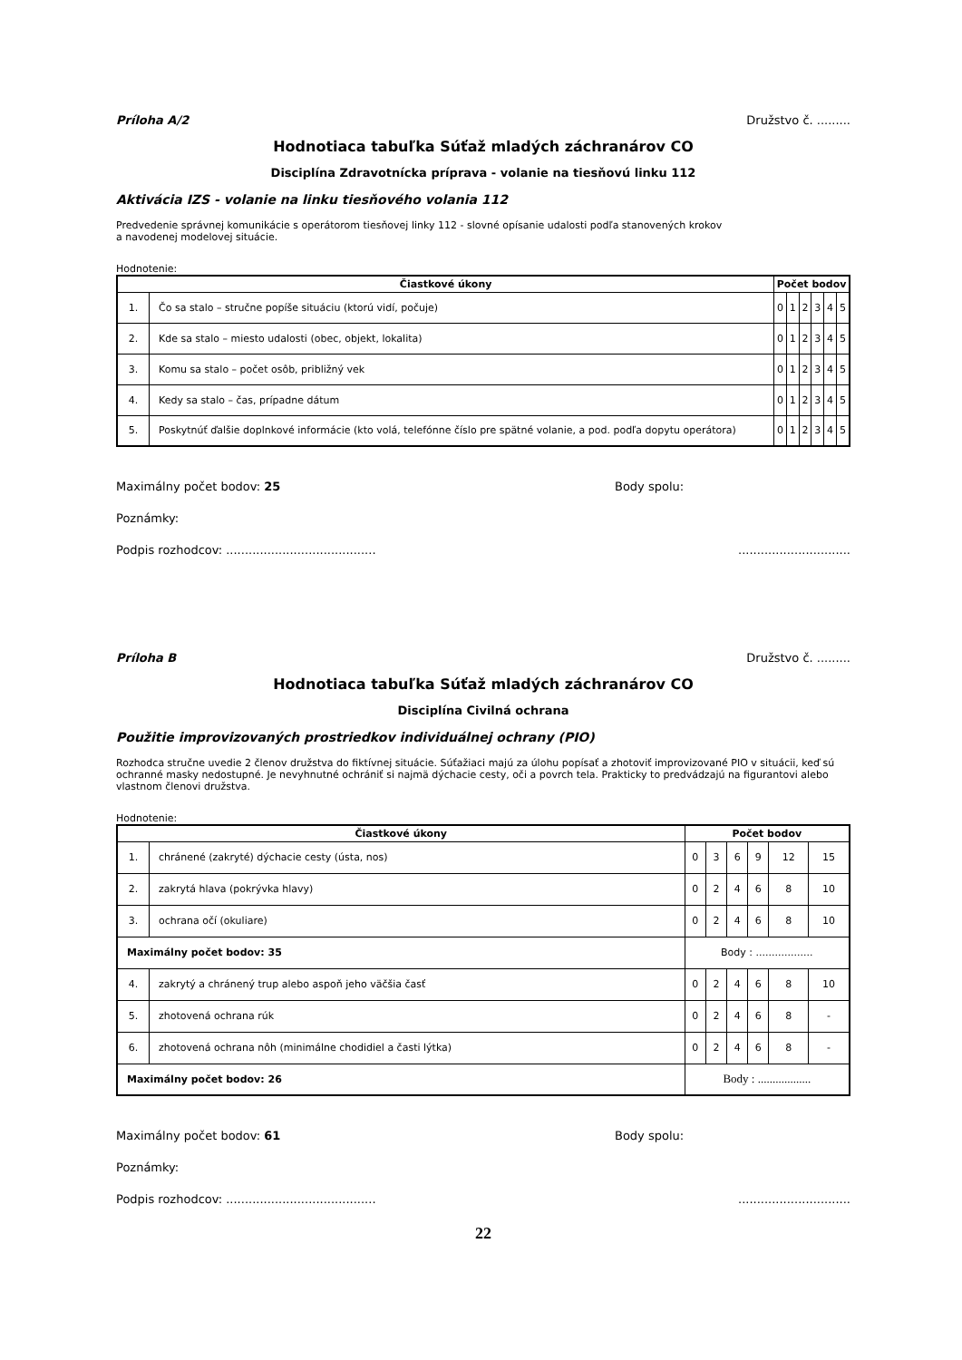Príloha A/2 Družstvo č. .........
Hodnotiaca tabuľka Súťaž mladých záchranárov CO
Disciplína Zdravotnícka príprava - volanie na tiesňovú linku 112
Aktivácia IZS - volanie na linku tiesňového volania 112
Predvedenie správnej komunikácie s operátorom tiesňovej linky 112 - slovné opísanie udalosti podľa stanovených krokov
a navodenej modelovej situácie.
Hodnotenie:
| Čiastkové úkony | | Počet bodov | | | | | |
| --- | --- | --- | --- | --- | --- | --- | --- |
| 1. | Čo sa stalo – stručne popíše situáciu (ktorú vidí, počuje) | 0 | 1 | 2 | 3 | 4 | 5 |
| 2. | Kde sa stalo – miesto udalosti (obec, objekt, lokalita) | 0 | 1 | 2 | 3 | 4 | 5 |
| 3. | Komu sa stalo – počet osôb, približný vek | 0 | 1 | 2 | 3 | 4 | 5 |
| 4. | Kedy sa stalo – čas, prípadne dátum | 0 | 1 | 2 | 3 | 4 | 5 |
| 5. | Poskytnúť ďalšie doplnkové informácie (kto volá, telefónne číslo pre spätné volanie, a pod. podľa dopytu operátora) | 0 | 1 | 2 | 3 | 4 | 5 |
Maximálny počet bodov: 25 Body spolu:
Poznámky:
Podpis rozhodcov: ......................................................................
Príloha B Družstvo č. .........
Hodnotiaca tabuľka Súťaž mladých záchranárov CO
Disciplína Civilná ochrana
Použitie improvizovaných prostriedkov individuálnej ochrany (PIO)
Rozhodca stručne uvedie 2 členov družstva do fiktívnej situácie. Súťažiaci majú za úlohu popísať a zhotoviť improvizované PIO v situácii, keď sú ochranné masky nedostupné. Je nevyhnutné ochrániť si najmä dýchacie cesty, oči a povrch tela. Prakticky to predvádzajú na figurantovi alebo vlastnom členovi družstva.
Hodnotenie:
| Čiastkové úkony | | Počet bodov | | | | | |
| --- | --- | --- | --- | --- | --- | --- | --- |
| 1. | chránené (zakryté) dýchacie cesty (ústa, nos) | 0 | 3 | 6 | 9 | 12 | 15 |
| 2. | zakrytá hlava (pokrývka hlavy) | 0 | 2 | 4 | 6 | 8 | 10 |
| 3. | ochrana očí (okuliare) | 0 | 2 | 4 | 6 | 8 | 10 |
| Maximálny počet bodov: 35 | | Body : .................. | | | | | |
| 4. | zakrytý a chránený trup alebo aspoň jeho väčšia časť | 0 | 2 | 4 | 6 | 8 | 10 |
| 5. | zhotovená ochrana rúk | 0 | 2 | 4 | 6 | 8 | - |
| 6. | zhotovená ochrana nôh (minimálne chodidiel a časti lýtka) | 0 | 2 | 4 | 6 | 8 | - |
| Maximálny počet bodov: 26 | | Body : .................. | | | | | |
Maximálny počet bodov: 61 Body spolu:
Poznámky:
Podpis rozhodcov: ......................................................................
22